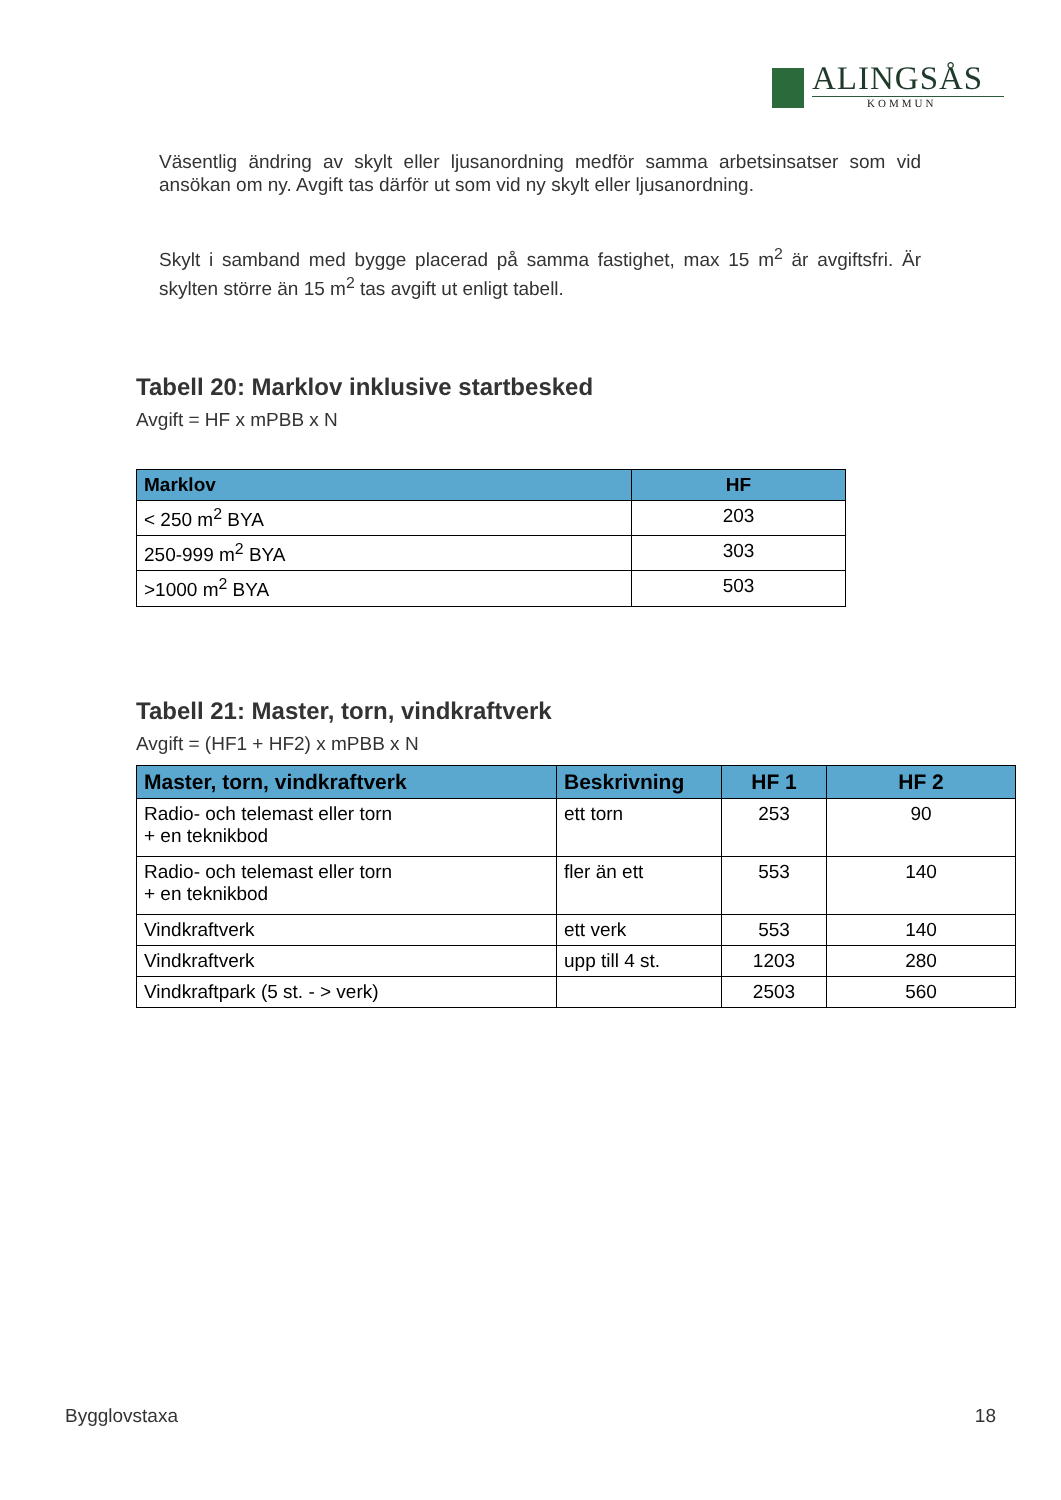ALINGSÅS
KOMMUN
Väsentlig ändring av skylt eller ljusanordning medför samma arbetsinsatser som vid ansökan om ny. Avgift tas därför ut som vid ny skylt eller ljusanordning.
Skylt i samband med bygge placerad på samma fastighet, max 15 m<sup>2</sup> är avgiftsfri. Är skylten större än 15 m<sup>2</sup> tas avgift ut enligt tabell.
Tabell 20: Marklov inklusive startbesked
Avgift = HF x mPBB x N
| Marklov | HF |
| --- | --- |
| < 250 m<sup>2</sup> BYA | 203 |
| 250-999 m<sup>2</sup> BYA | 303 |
| >1000 m<sup>2</sup> BYA | 503 |
Tabell 21: Master, torn, vindkraftverk
Avgift = (HF1 + HF2) x mPBB x N
| Master, torn, vindkraftverk | Beskrivning | HF 1 | HF 2 |
| --- | --- | --- | --- |
| Radio- och telemast eller torn + en teknikbod | ett torn | 253 | 90 |
| Radio- och telemast eller torn + en teknikbod | fler än ett | 553 | 140 |
| Vindkraftverk | ett verk | 553 | 140 |
| Vindkraftverk | upp till 4 st. | 1203 | 280 |
| Vindkraftpark (5 st. - > verk) | | 2503 | 560 |
Bygglovstaxa 18